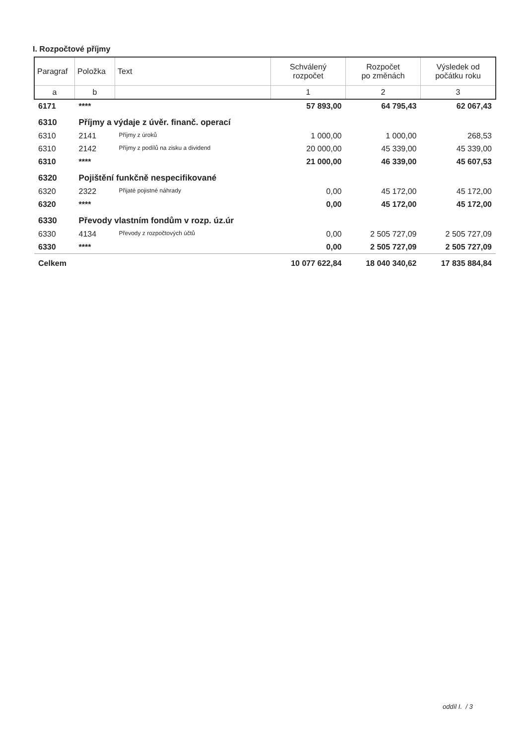I. Rozpočtové příjmy
| Paragraf | Položka | Text | Schválený rozpočet | Rozpočet po změnách | Výsledek od počátku roku |
| --- | --- | --- | --- | --- | --- |
| a | b | | 1 | 2 | 3 |
| 6171 | **** | | 57 893,00 | 64 795,43 | 62 067,43 |
| 6310 | Příjmy a výdaje z úvěr. finanč. operací | | | | |
| 6310 | 2141 | Příjmy z úroků | 1 000,00 | 1 000,00 | 268,53 |
| 6310 | 2142 | Příjmy z podílů na zisku a dividend | 20 000,00 | 45 339,00 | 45 339,00 |
| 6310 | **** | | 21 000,00 | 46 339,00 | 45 607,53 |
| 6320 | Pojištění funkčně nespecifikované | | | | |
| 6320 | 2322 | Přijaté pojistné náhrady | 0,00 | 45 172,00 | 45 172,00 |
| 6320 | **** | | 0,00 | 45 172,00 | 45 172,00 |
| 6330 | Převody vlastním fondům v rozp. úz.úr | | | | |
| 6330 | 4134 | Převody z rozpočtových účtů | 0,00 | 2 505 727,09 | 2 505 727,09 |
| 6330 | **** | | 0,00 | 2 505 727,09 | 2 505 727,09 |
| Celkem | | | 10 077 622,84 | 18 040 340,62 | 17 835 884,84 |
oddíl I. / 3